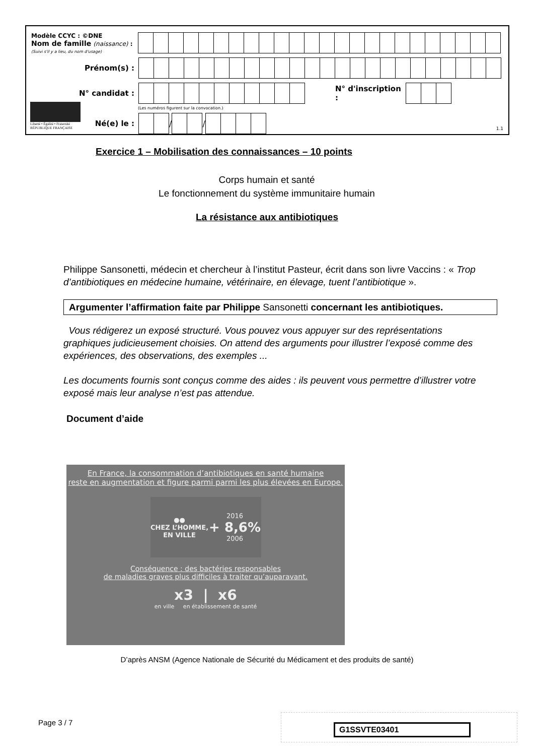Modèle CCYC : ©DNE
Nom de famille (naissance) :
(Suivi s'il y a lieu, du nom d'usage)
Prénom(s) :
N° candidat :
N° d'inscription :
(Les numéros figurent sur la convocation.)
Liberté • Égalité • Fraternité
RÉPUBLIQUE FRANÇAISE
Né(e) le :
/
/
1.1
Exercice 1 – Mobilisation des connaissances – 10 points
Corps humain et santé
Le fonctionnement du système immunitaire humain
La résistance aux antibiotiques
Philippe Sansonetti, médecin et chercheur à l’institut Pasteur, écrit dans son livre Vaccins : « Trop d’antibiotiques en médecine humaine, vétérinaire, en élevage, tuent l’antibiotique ».
Argumenter l’affirmation faite par Philippe Sansonetti concernant les antibiotiques.
Vous rédigerez un exposé structuré. Vous pouvez vous appuyer sur des représentations graphiques judicieusement choisies. On attend des arguments pour illustrer l’exposé comme des expériences, des observations, des exemples ...
Les documents fournis sont conçus comme des aides : ils peuvent vous permettre d’illustrer votre exposé mais leur analyse n’est pas attendue.
Document d’aide
En France, la consommation d’antibiotiques en santé humaine
reste en augmentation et figure parmi parmi les plus élevées en Europe.
●●
CHEZ L’HOMME,
EN VILLE
2016
+ 8,6%
2006
Conséquence : des bactéries responsables
de maladies graves plus difficiles à traiter qu’auparavant.
x3 | x6
en ville en établissement de santé
D’après ANSM (Agence Nationale de Sécurité du Médicament et des produits de santé)
Page 3 / 7 G1SSVTE03401